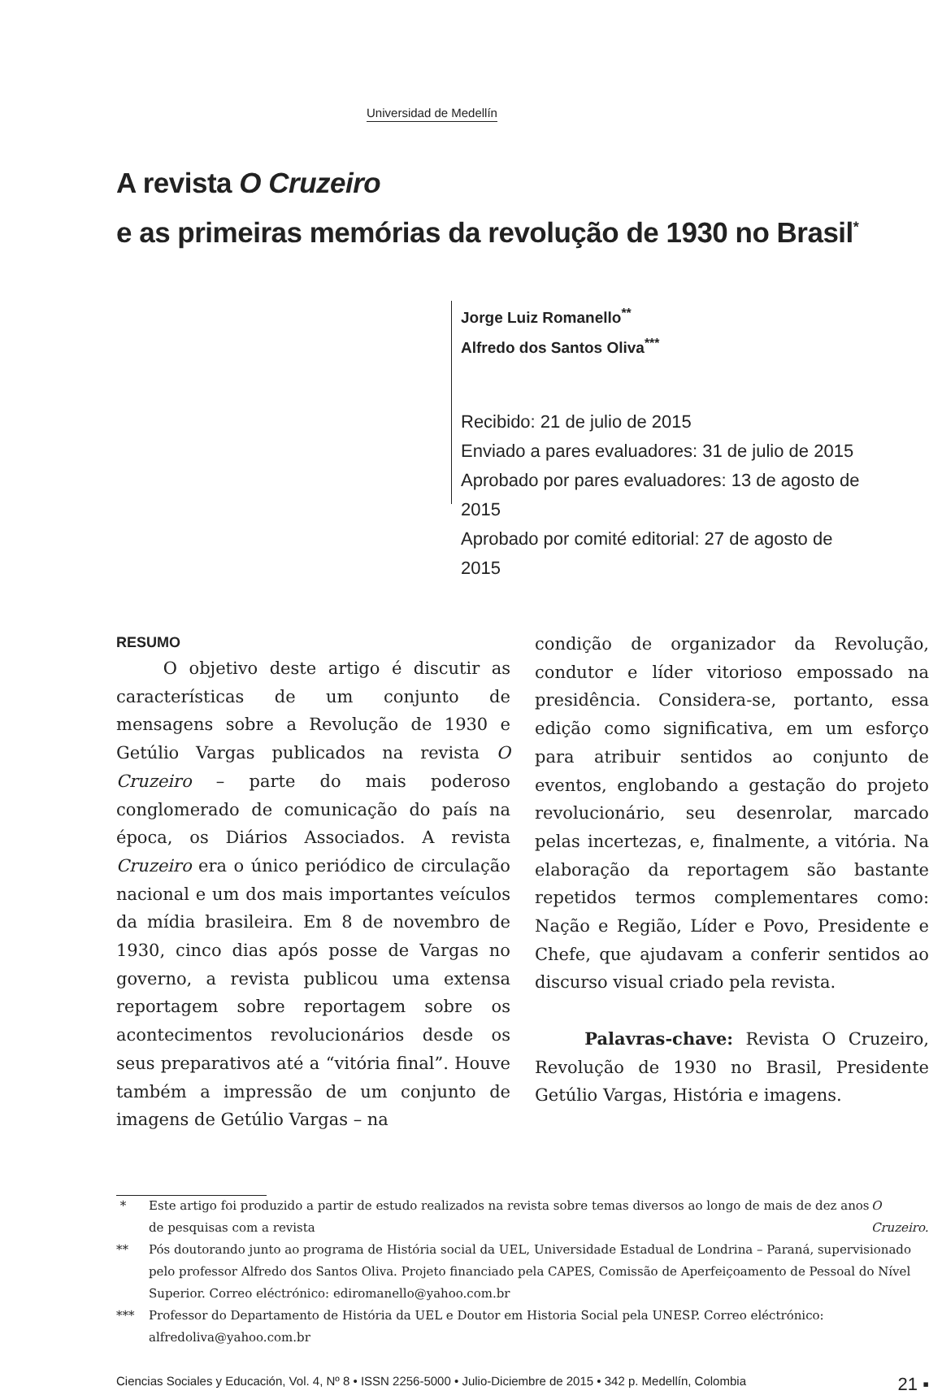Universidad de Medellín
A revista O Cruzeiro
e as primeiras memórias da revolução de 1930 no Brasil<sup>*</sup>
Jorge Luiz Romanello<sup>**</sup>
Alfredo dos Santos Oliva<sup>***</sup>
Recibido: 21 de julio de 2015
Enviado a pares evaluadores: 31 de julio de 2015
Aprobado por pares evaluadores: 13 de agosto de 2015
Aprobado por comité editorial: 27 de agosto de 2015
RESUMO
O objetivo deste artigo é discutir as características de um conjunto de mensagens sobre a Revolução de 1930 e Getúlio Vargas publicados na revista O Cruzeiro – parte do mais poderoso conglomerado de comunicação do país na época, os Diários Associados. A revista Cruzeiro era o único periódico de circulação nacional e um dos mais importantes veículos da mídia brasileira. Em 8 de novembro de 1930, cinco dias após posse de Vargas no governo, a revista publicou uma extensa reportagem sobre reportagem sobre os acontecimentos revolucionários desde os seus preparativos até a “vitória final”. Houve também a impressão de um conjunto de imagens de Getúlio Vargas – na
condição de organizador da Revolução, condutor e líder vitorioso empossado na presidência. Considera-se, portanto, essa edição como significativa, em um esforço para atribuir sentidos ao conjunto de eventos, englobando a gestação do projeto revolucionário, seu desenrolar, marcado pelas incertezas, e, finalmente, a vitória. Na elaboração da reportagem são bastante repetidos termos complementares como: Nação e Região, Líder e Povo, Presidente e Chefe, que ajudavam a conferir sentidos ao discurso visual criado pela revista.
Palavras-chave: Revista O Cruzeiro, Revolução de 1930 no Brasil, Presidente Getúlio Vargas, História e imagens.
* Este artigo foi produzido a partir de estudo realizados na revista sobre temas diversos ao longo de mais de dez anos de pesquisas com a revista O Cruzeiro.
** Pós doutorando junto ao programa de História social da UEL, Universidade Estadual de Londrina – Paraná, supervisionado pelo professor Alfredo dos Santos Oliva. Projeto financiado pela CAPES, Comissão de Aperfeiçoamento de Pessoal do Nível Superior. Correo eléctrónico: ediromanello@yahoo.com.br
*** Professor do Departamento de História da UEL e Doutor em Historia Social pela UNESP. Correo eléctrónico: alfredoliva@yahoo.com.br
Ciencias Sociales y Educación, Vol. 4, Nº 8 • ISSN 2256-5000 • Julio-Diciembre de 2015 • 342 p. Medellín, Colombia 21 ▪